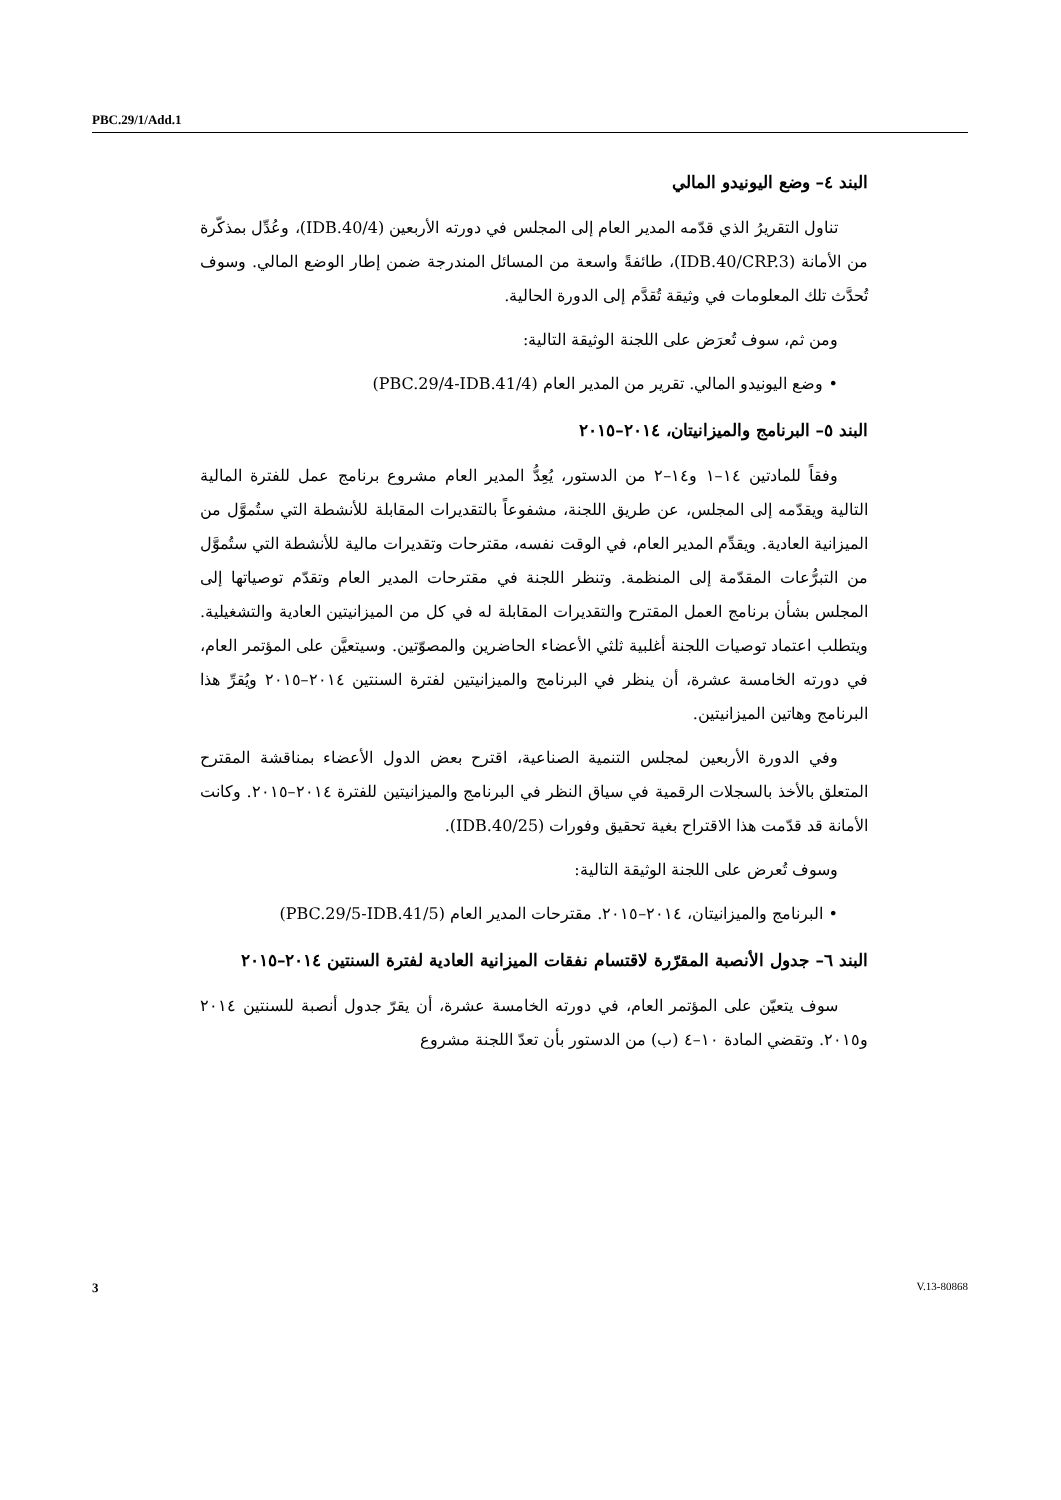PBC.29/1/Add.1
البند ٤– وضع اليونيدو المالي
تناول التقريرُ الذي قدّمه المدير العام إلى المجلس في دورته الأربعين (IDB.40/4)، وعُدِّل بمذكّرة من الأمانة (IDB.40/CRP.3)، طائفةً واسعة من المسائل المندرجة ضمن إطار الوضع المالي. وسوف تُحدَّث تلك المعلومات في وثيقة تُقدَّم إلى الدورة الحالية.
ومن ثم، سوف تُعرَض على اللجنة الوثيقة التالية:
• وضع اليونيدو المالي. تقرير من المدير العام (PBC.29/4-IDB.41/4)
البند ٥– البرنامج والميزانيتان، ٢٠١٤–٢٠١٥
وفقاً للمادتين ١٤–١ و١٤–٢ من الدستور، يُعِدُّ المدير العام مشروع برنامج عمل للفترة المالية التالية ويقدّمه إلى المجلس، عن طريق اللجنة، مشفوعاً بالتقديرات المقابلة للأنشطة التي ستُموَّل من الميزانية العادية. ويقدِّم المدير العام، في الوقت نفسه، مقترحات وتقديرات مالية للأنشطة التي ستُموَّل من التبرُّعات المقدّمة إلى المنظمة. وتنظر اللجنة في مقترحات المدير العام وتقدّم توصياتها إلى المجلس بشأن برنامج العمل المقترح والتقديرات المقابلة له في كل من الميزانيتين العادية والتشغيلية. ويتطلب اعتماد توصيات اللجنة أغلبية ثلثي الأعضاء الحاضرين والمصوّتين. وسيتعيَّن على المؤتمر العام، في دورته الخامسة عشرة، أن ينظر في البرنامج والميزانيتين لفترة السنتين ٢٠١٤–٢٠١٥ ويُقرِّ هذا البرنامج وهاتين الميزانيتين.
وفي الدورة الأربعين لمجلس التنمية الصناعية، اقترح بعض الدول الأعضاء بمناقشة المقترح المتعلق بالأخذ بالسجلات الرقمية في سياق النظر في البرنامج والميزانيتين للفترة ٢٠١٤–٢٠١٥. وكانت الأمانة قد قدّمت هذا الاقتراح بغية تحقيق وفورات (IDB.40/25).
وسوف تُعرض على اللجنة الوثيقة التالية:
• البرنامج والميزانيتان، ٢٠١٤–٢٠١٥. مقترحات المدير العام (PBC.29/5-IDB.41/5)
البند ٦– جدول الأنصبة المقرّرة لاقتسام نفقات الميزانية العادية لفترة السنتين ٢٠١٤–٢٠١٥
سوف يتعيّن على المؤتمر العام، في دورته الخامسة عشرة، أن يقرّ جدول أنصبة للسنتين ٢٠١٤ و٢٠١٥. وتقضي المادة ١٠–٤ (ب) من الدستور بأن تعدّ اللجنة مشروع
3 V.13-80868